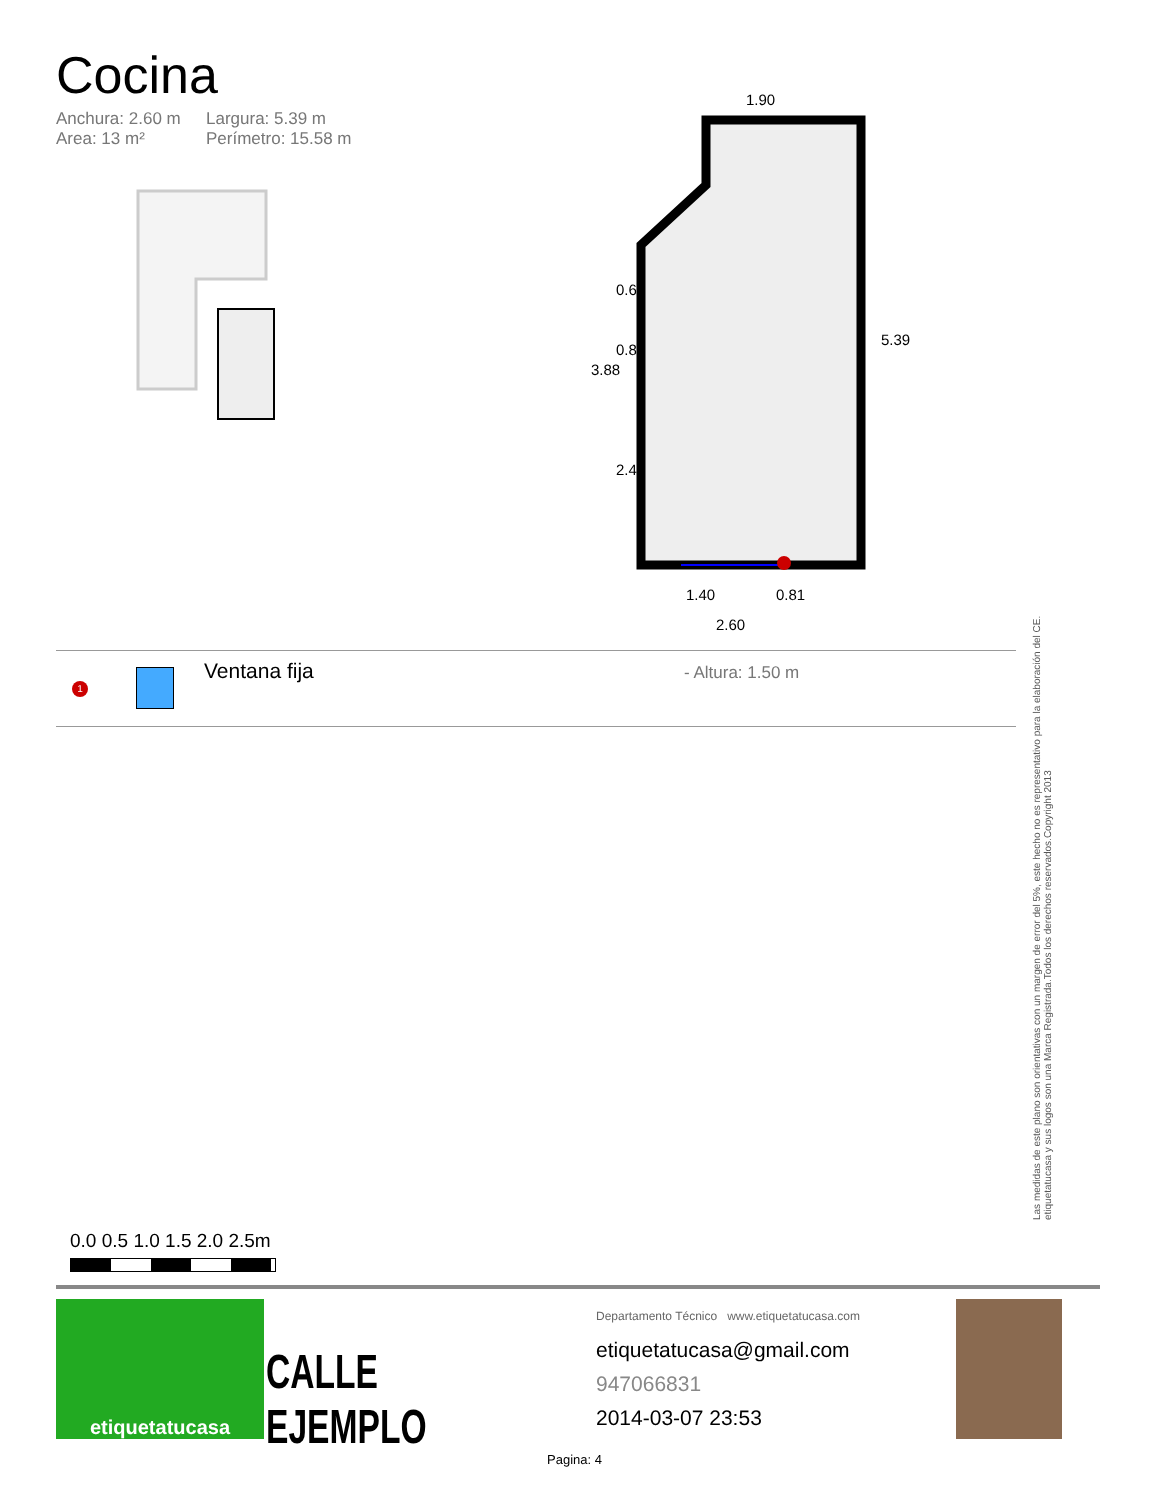Cocina
Anchura: 2.60 m Largura: 5.39 m Area: 13 m² Perímetro: 15.58 m
1.90
5.39
3.88
0.60
0.80
2.47
1.40
0.81
2.60
1
Ventana fija
- Altura: 1.50 m
Las medidas de este plano son orientativas con un margen de error del 5%, este hecho no es representativo para la elaboración del CE. etiquetatucasa y sus logos son una Marca Registrada.Todos los derechos reservados.Copyright 2013
0.0 0.5 1.0 1.5 2.0 2.5m
etiquetatucasa
CALLE EJEMPLO
Departamento Técnico www.etiquetatucasa.com
etiquetatucasa@gmail.com
947066831
2014-03-07 23:53
Pagina: 4